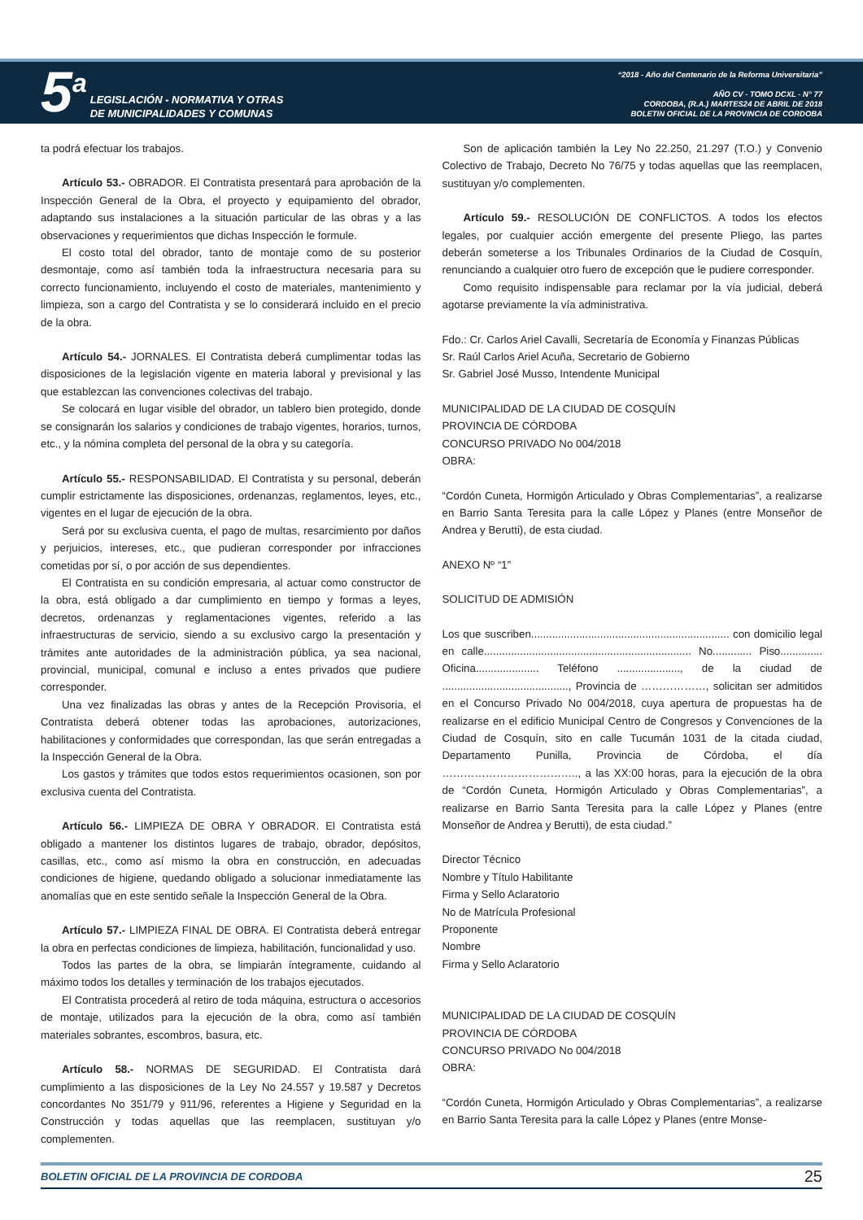5<sup>a</sup>
LEGISLACIÓN - NORMATIVA Y OTRAS
DE MUNICIPALIDADES Y COMUNAS
“2018 - Año del Centenario de la Reforma Universitaria”
AÑO CV - TOMO DCXL - N° 77
CORDOBA, (R.A.) MARTES24 DE ABRIL DE 2018
BOLETIN OFICIAL DE LA PROVINCIA DE CORDOBA
ta podrá efectuar los trabajos.
Artículo 53.- OBRADOR. El Contratista presentará para aprobación de la Inspección General de la Obra, el proyecto y equipamiento del obrador, adaptando sus instalaciones a la situación particular de las obras y a las observaciones y requerimientos que dichas Inspección le formule.
El costo total del obrador, tanto de montaje como de su posterior desmontaje, como así también toda la infraestructura necesaria para su correcto funcionamiento, incluyendo el costo de materiales, mantenimiento y limpieza, son a cargo del Contratista y se lo considerará incluido en el precio de la obra.
Artículo 54.- JORNALES. El Contratista deberá cumplimentar todas las disposiciones de la legislación vigente en materia laboral y previsional y las que establezcan las convenciones colectivas del trabajo.
Se colocará en lugar visible del obrador, un tablero bien protegido, donde se consignarán los salarios y condiciones de trabajo vigentes, horarios, turnos, etc., y la nómina completa del personal de la obra y su categoría.
Artículo 55.- RESPONSABILIDAD. El Contratista y su personal, deberán cumplir estrictamente las disposiciones, ordenanzas, reglamentos, leyes, etc., vigentes en el lugar de ejecución de la obra.
Será por su exclusiva cuenta, el pago de multas, resarcimiento por daños y perjuicios, intereses, etc., que pudieran corresponder por infracciones cometidas por sí, o por acción de sus dependientes.
El Contratista en su condición empresaria, al actuar como constructor de la obra, está obligado a dar cumplimiento en tiempo y formas a leyes, decretos, ordenanzas y reglamentaciones vigentes, referido a las infraestructuras de servicio, siendo a su exclusivo cargo la presentación y trámites ante autoridades de la administración pública, ya sea nacional, provincial, municipal, comunal e incluso a entes privados que pudiere corresponder.
Una vez finalizadas las obras y antes de la Recepción Provisoria, el Contratista deberá obtener todas las aprobaciones, autorizaciones, habilitaciones y conformidades que correspondan, las que serán entregadas a la Inspección General de la Obra.
Los gastos y trámites que todos estos requerimientos ocasionen, son por exclusiva cuenta del Contratista.
Artículo 56.- LIMPIEZA DE OBRA Y OBRADOR. El Contratista está obligado a mantener los distintos lugares de trabajo, obrador, depósitos, casillas, etc., como así mismo la obra en construcción, en adecuadas condiciones de higiene, quedando obligado a solucionar inmediatamente las anomalías que en este sentido señale la Inspección General de la Obra.
Artículo 57.- LIMPIEZA FINAL DE OBRA. El Contratista deberá entregar la obra en perfectas condiciones de limpieza, habilitación, funcionalidad y uso.
Todos las partes de la obra, se limpiarán íntegramente, cuidando al máximo todos los detalles y terminación de los trabajos ejecutados.
El Contratista procederá al retiro de toda máquina, estructura o accesorios de montaje, utilizados para la ejecución de la obra, como así también materiales sobrantes, escombros, basura, etc.
Artículo 58.- NORMAS DE SEGURIDAD. El Contratista dará cumplimiento a las disposiciones de la Ley No 24.557 y 19.587 y Decretos concordantes No 351/79 y 911/96, referentes a Higiene y Seguridad en la Construcción y todas aquellas que las reemplacen, sustituyan y/o complementen.
Son de aplicación también la Ley No 22.250, 21.297 (T.O.) y Convenio Colectivo de Trabajo, Decreto No 76/75 y todas aquellas que las reemplacen, sustituyan y/o complementen.
Artículo 59.- RESOLUCIÓN DE CONFLICTOS. A todos los efectos legales, por cualquier acción emergente del presente Pliego, las partes deberán someterse a los Tribunales Ordinarios de la Ciudad de Cosquín, renunciando a cualquier otro fuero de excepción que le pudiere corresponder.
Como requisito indispensable para reclamar por la vía judicial, deberá agotarse previamente la vía administrativa.
Fdo.: Cr. Carlos Ariel Cavalli, Secretaría de Economía y Finanzas Públicas
Sr. Raúl Carlos Ariel Acuña, Secretario de Gobierno
Sr. Gabriel José Musso, Intendente Municipal
MUNICIPALIDAD DE LA CIUDAD DE COSQUÍN
PROVINCIA DE CÓRDOBA
CONCURSO PRIVADO No 004/2018
OBRA:
“Cordón Cuneta, Hormigón Articulado y Obras Complementarias”, a realizarse en Barrio Santa Teresita para la calle López y Planes (entre Monseñor de Andrea y Berutti), de esta ciudad.
ANEXO Nº “1”
SOLICITUD DE ADMISIÓN
Los que suscriben.................................................................. con domicilio legal en calle..................................................................... No............. Piso.............. Oficina..................... Teléfono ....................., de la ciudad de .........................................., Provincia de ………………, solicitan ser admitidos en el Concurso Privado No 004/2018, cuya apertura de propuestas ha de realizarse en el edificio Municipal Centro de Congresos y Convenciones de la Ciudad de Cosquín, sito en calle Tucumán 1031 de la citada ciudad, Departamento Punilla, Provincia de Córdoba, el día ……………………………….., a las XX:00 horas, para la ejecución de la obra de “Cordón Cuneta, Hormigón Articulado y Obras Complementarias”, a realizarse en Barrio Santa Teresita para la calle López y Planes (entre Monseñor de Andrea y Berutti), de esta ciudad.”
Director Técnico
Nombre y Título Habilitante
Firma y Sello Aclaratorio
No de Matrícula Profesional
Proponente
Nombre
Firma y Sello Aclaratorio
MUNICIPALIDAD DE LA CIUDAD DE COSQUÍN
PROVINCIA DE CÓRDOBA
CONCURSO PRIVADO No 004/2018
OBRA:
“Cordón Cuneta, Hormigón Articulado y Obras Complementarias”, a realizarse en Barrio Santa Teresita para la calle López y Planes (entre Monse-
BOLETIN OFICIAL DE LA PROVINCIA DE CORDOBA 25